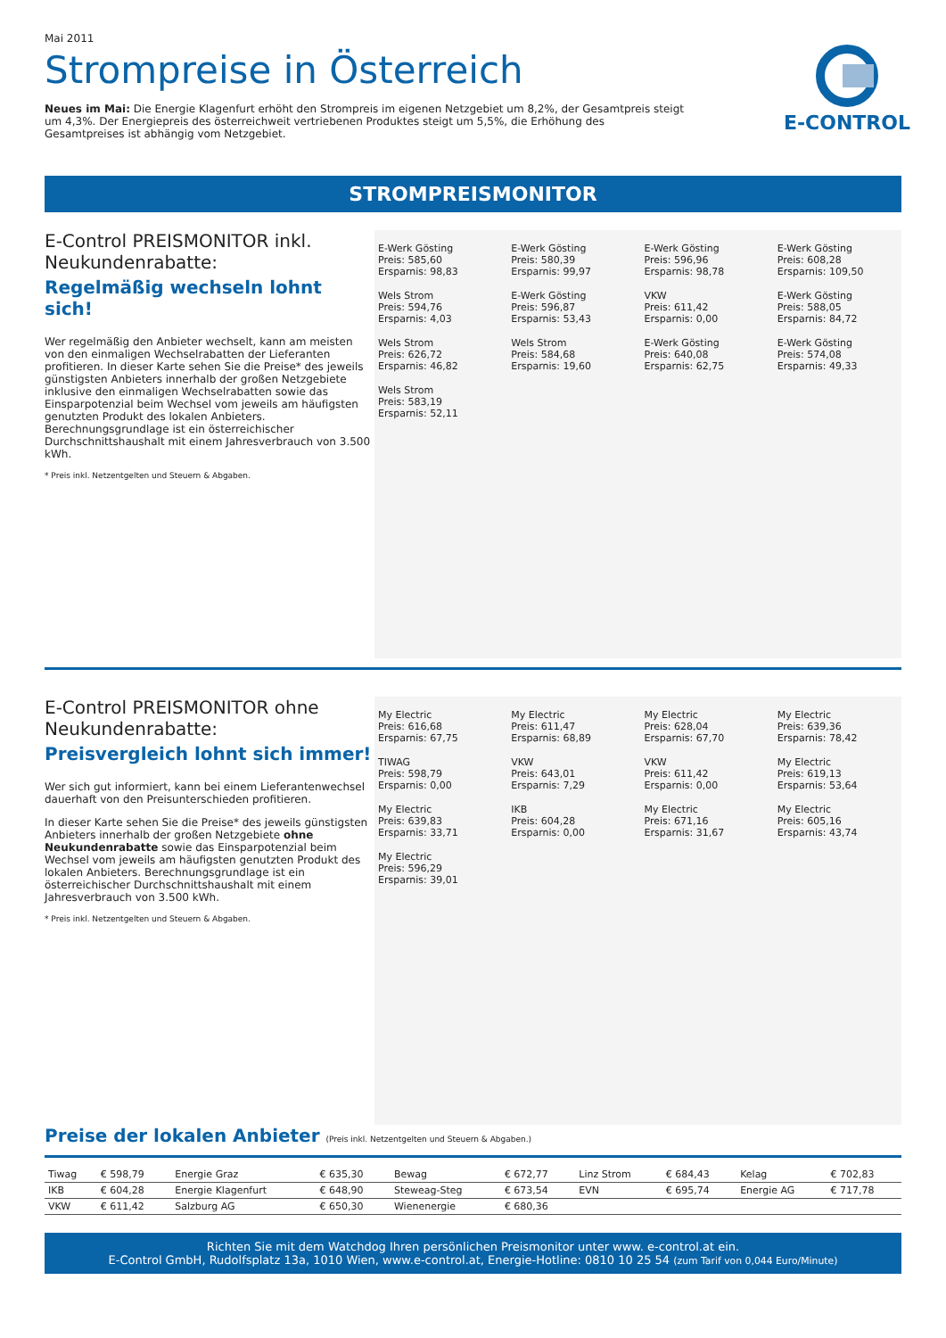Mai 2011
E-CONTROL
Strompreise in Österreich
Neues im Mai: Die Energie Klagenfurt erhöht den Strompreis im eigenen Netzgebiet um 8,2%, der Gesamtpreis steigt um 4,3%. Der Energiepreis des österreichweit vertriebenen Produktes steigt um 5,5%, die Erhöhung des Gesamtpreises ist abhängig vom Netzgebiet.
STROMPREISMONITOR
E-Control PREISMONITOR inkl. Neukundenrabatte:
Regelmäßig wechseln lohnt sich!
Wer regelmäßig den Anbieter wechselt, kann am meisten von den einmaligen Wechselrabatten der Lieferanten profitieren. In dieser Karte sehen Sie die Preise* des jeweils günstigsten Anbieters innerhalb der großen Netzgebiete inklusive den einmaligen Wechselrabatten sowie das Einsparpotenzial beim Wechsel vom jeweils am häufigsten genutzten Produkt des lokalen Anbieters. Berechnungsgrundlage ist ein österreichischer Durchschnittshaushalt mit einem Jahresverbrauch von 3.500 kWh.
* Preis inkl. Netzentgelten und Steuern & Abgaben.
E-Werk Gösting
Preis: 585,60
Ersparnis: 98,83
E-Werk Gösting
Preis: 580,39
Ersparnis: 99,97
E-Werk Gösting
Preis: 596,96
Ersparnis: 98,78
E-Werk Gösting
Preis: 608,28
Ersparnis: 109,50
Wels Strom
Preis: 594,76
Ersparnis: 4,03
E-Werk Gösting
Preis: 596,87
Ersparnis: 53,43
VKW
Preis: 611,42
Ersparnis: 0,00
E-Werk Gösting
Preis: 588,05
Ersparnis: 84,72
Wels Strom
Preis: 626,72
Ersparnis: 46,82
Wels Strom
Preis: 584,68
Ersparnis: 19,60
E-Werk Gösting
Preis: 640,08
Ersparnis: 62,75
E-Werk Gösting
Preis: 574,08
Ersparnis: 49,33
Wels Strom
Preis: 583,19
Ersparnis: 52,11
E-Control PREISMONITOR ohne Neukundenrabatte:
Preisvergleich lohnt sich immer!
Wer sich gut informiert, kann bei einem Lieferantenwechsel dauerhaft von den Preisunterschieden profitieren.
In dieser Karte sehen Sie die Preise* des jeweils günstigsten Anbieters innerhalb der großen Netzgebiete ohne Neukundenrabatte sowie das Einsparpotenzial beim Wechsel vom jeweils am häufigsten genutzten Produkt des lokalen Anbieters. Berechnungsgrundlage ist ein österreichischer Durchschnittshaushalt mit einem Jahresverbrauch von 3.500 kWh.
* Preis inkl. Netzentgelten und Steuern & Abgaben.
My Electric
Preis: 616,68
Ersparnis: 67,75
My Electric
Preis: 611,47
Ersparnis: 68,89
My Electric
Preis: 628,04
Ersparnis: 67,70
My Electric
Preis: 639,36
Ersparnis: 78,42
TIWAG
Preis: 598,79
Ersparnis: 0,00
VKW
Preis: 643,01
Ersparnis: 7,29
VKW
Preis: 611,42
Ersparnis: 0,00
My Electric
Preis: 619,13
Ersparnis: 53,64
My Electric
Preis: 639,83
Ersparnis: 33,71
IKB
Preis: 604,28
Ersparnis: 0,00
My Electric
Preis: 671,16
Ersparnis: 31,67
My Electric
Preis: 605,16
Ersparnis: 43,74
My Electric
Preis: 596,29
Ersparnis: 39,01
Preise der lokalen Anbieter (Preis inkl. Netzentgelten und Steuern & Abgaben.)
| Tiwag | € 598,79 | Energie Graz | € 635,30 | Bewag | € 672,77 | Linz Strom | € 684,43 | Kelag | € 702,83 |
| IKB | € 604,28 | Energie Klagenfurt | € 648,90 | Steweag-Steg | € 673,54 | EVN | € 695,74 | Energie AG | € 717,78 |
| VKW | € 611,42 | Salzburg AG | € 650,30 | Wienenergie | € 680,36 | | | | |
Richten Sie mit dem Watchdog Ihren persönlichen Preismonitor unter www. e-control.at ein.
E-Control GmbH, Rudolfsplatz 13a, 1010 Wien, www.e-control.at, Energie-Hotline: 0810 10 25 54 (zum Tarif von 0,044 Euro/Minute)